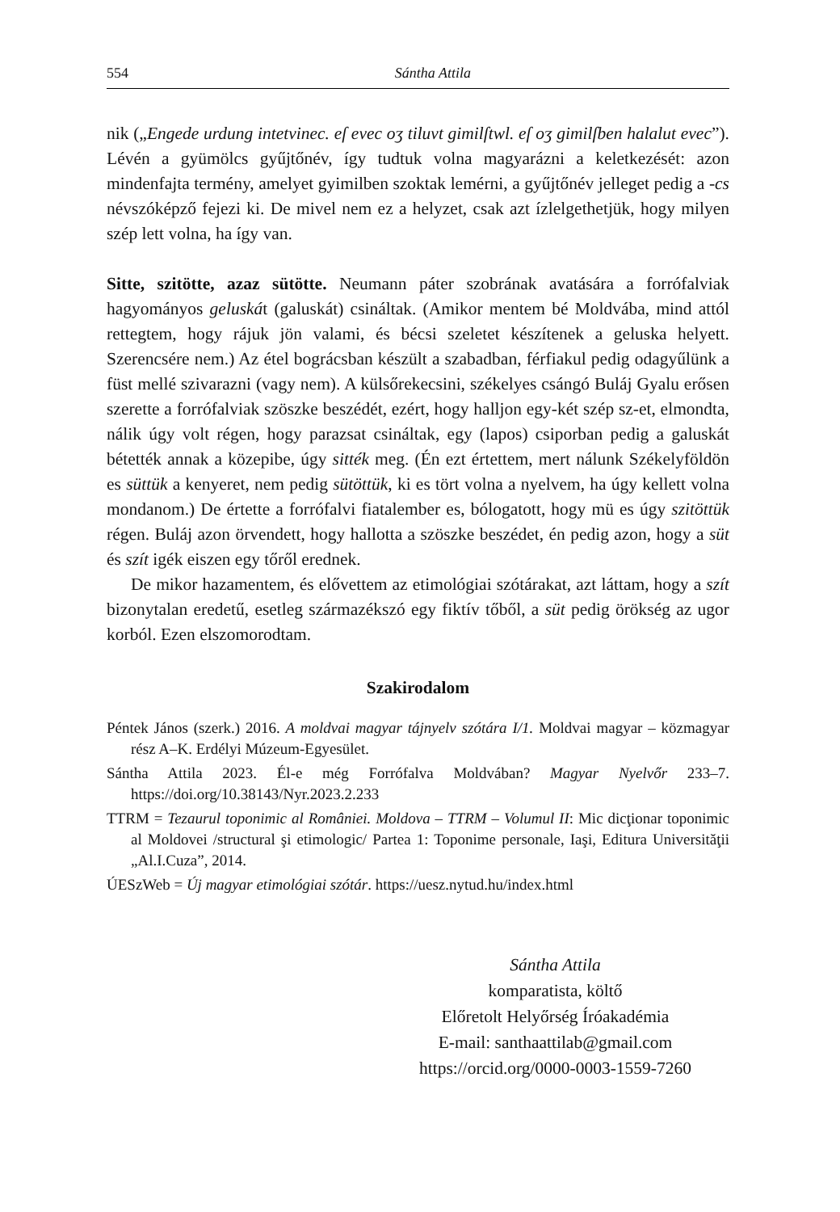554 Sántha Attila
nik („Engede urdung intetvinec. eſ evec oʒ tiluvt gimilſtwl. eſ oʒ gimilſben halalut evec”). Lévén a gyümölcs gyűjtőnév, így tudtuk volna magyarázni a keletkezését: azon mindenfajta termény, amelyet gyimilben szoktak lemérni, a gyűjtőnév jelleget pedig a -cs névszóképző fejezi ki. De mivel nem ez a helyzet, csak azt ízlelgethetjük, hogy milyen szép lett volna, ha így van.
Sitte, szitötte, azaz sütötte. Neumann páter szobrának avatására a forrófalviak hagyományos geluskát (galuskát) csináltak. (Amikor mentem bé Moldvába, mind attól rettegtem, hogy rájuk jön valami, és bécsi szeletet készítenek a geluska helyett. Szerencsére nem.) Az étel bográcsban készült a szabadban, férfiakul pedig odagyűlünk a füst mellé szivarazni (vagy nem). A külsőrekecsini, székelyes csángó Buláj Gyalu erősen szerette a forrófalviak szöszke beszédét, ezért, hogy halljon egy-két szép sz-et, elmondta, nálik úgy volt régen, hogy parazsat csináltak, egy (lapos) csiporban pedig a galuskát bétették annak a közepibe, úgy sitték meg. (Én ezt értettem, mert nálunk Székelyföldön es süttük a kenyeret, nem pedig sütöttük, ki es tört volna a nyelvem, ha úgy kellett volna mondanom.) De értette a forrófalvi fiatalember es, bólogatott, hogy mü es úgy szitöttük régen. Buláj azon örvendett, hogy hallotta a szöszke beszédet, én pedig azon, hogy a süt és szít igék eiszen egy tőről erednek.
De mikor hazamentem, és elővettem az etimológiai szótárakat, azt láttam, hogy a szít bizonytalan eredetű, esetleg származékszó egy fiktív tőből, a süt pedig örökség az ugor korból. Ezen elszomorodtam.
Szakirodalom
Péntek János (szerk.) 2016. A moldvai magyar tájnyelv szótára I/1. Moldvai magyar – közmagyar rész A–K. Erdélyi Múzeum-Egyesület.
Sántha Attila 2023. Él-e még Forrófalva Moldvában? Magyar Nyelvőr 233–7. https://doi.org/10.38143/Nyr.2023.2.233
TTRM = Tezaurul toponimic al României. Moldova – TTRM – Volumul II: Mic dicţionar toponimic al Moldovei /structural şi etimologic/ Partea 1: Toponime personale, Iaşi, Editura Universităţii „Al.I.Cuza”, 2014.
ÚESzWeb = Új magyar etimológiai szótár. https://uesz.nytud.hu/index.html
Sántha Attila
komparatista, költő
Előretolt Helyőrség Íróakadémia
E-mail: santhaattilab@gmail.com
https://orcid.org/0000-0003-1559-7260